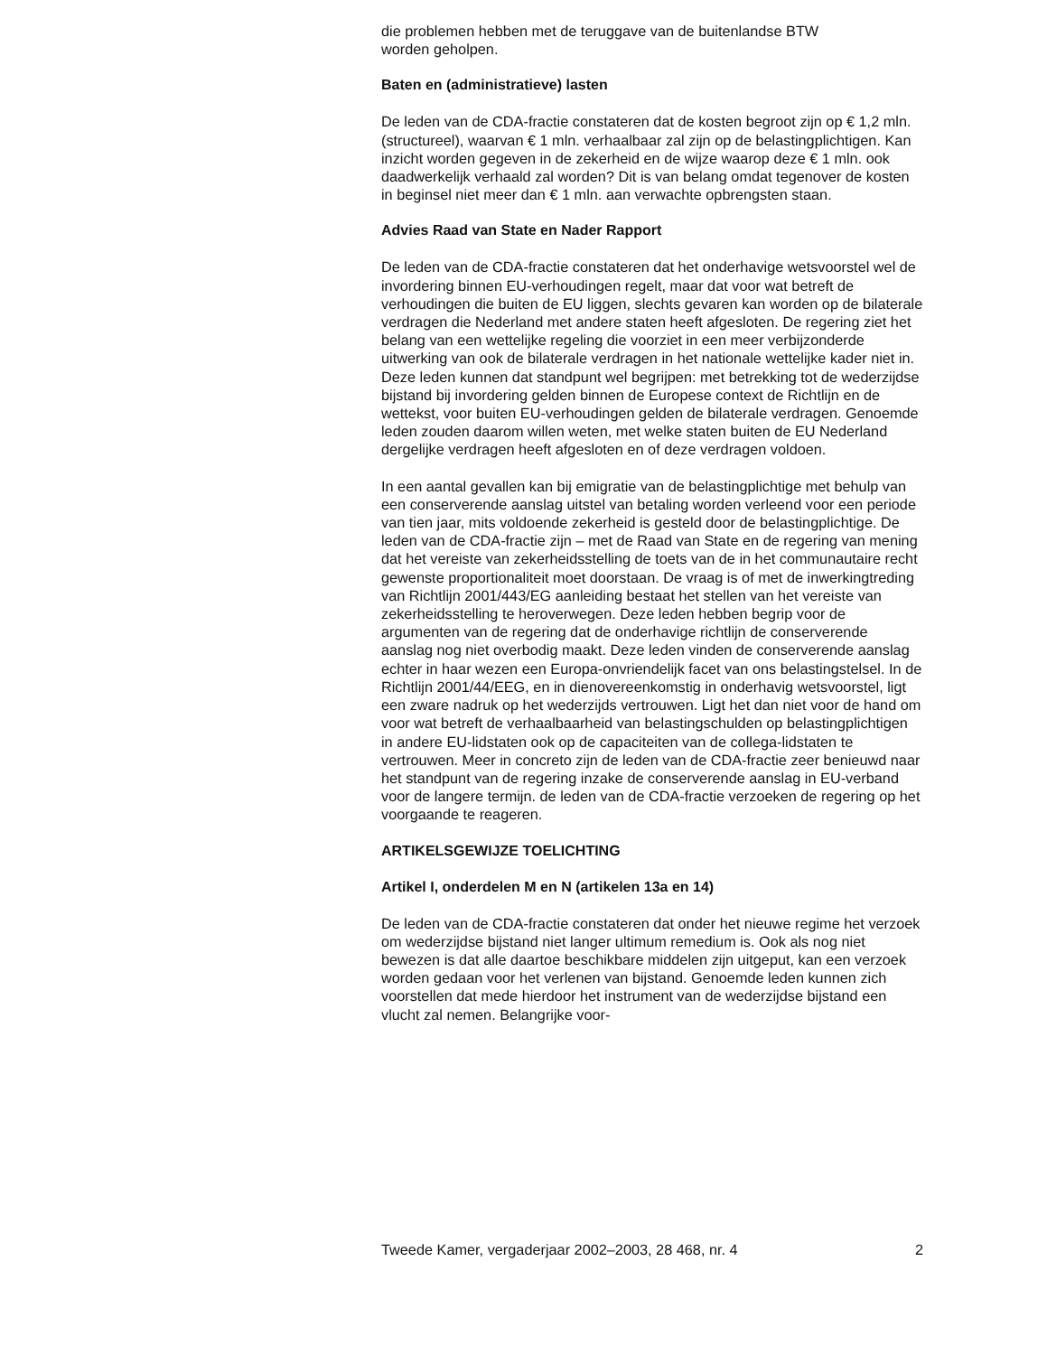die problemen hebben met de teruggave van de buitenlandse BTW
worden geholpen.
Baten en (administratieve) lasten
De leden van de CDA-fractie constateren dat de kosten begroot zijn op € 1,2 mln. (structureel), waarvan € 1 mln. verhaalbaar zal zijn op de belas­tingplichtigen. Kan inzicht worden gegeven in de zekerheid en de wijze waarop deze € 1 mln. ook daadwerkelijk verhaald zal worden? Dit is van belang omdat tegenover de kosten in beginsel niet meer dan € 1 mln. aan verwachte opbrengsten staan.
Advies Raad van State en Nader Rapport
De leden van de CDA-fractie constateren dat het onderhavige wetsvoor­stel wel de invordering binnen EU-verhoudingen regelt, maar dat voor wat betreft de verhoudingen die buiten de EU liggen, slechts gevaren kan worden op de bilaterale verdragen die Nederland met andere staten heeft afgesloten. De regering ziet het belang van een wettelijke regeling die voorziet in een meer verbijzonderde uitwerking van ook de bilaterale verdragen in het nationale wettelijke kader niet in. Deze leden kunnen dat standpunt wel begrijpen: met betrekking tot de wederzijdse bijstand bij invordering gelden binnen de Europese context de Richtlijn en de wettekst, voor buiten EU-verhoudingen gelden de bilaterale verdragen. Genoemde leden zouden daarom willen weten, met welke staten buiten de EU Nederland dergelijke verdragen heeft afgesloten en of deze verdragen voldoen.
In een aantal gevallen kan bij emigratie van de belastingplichtige met behulp van een conserverende aanslag uitstel van betaling worden verleend voor een periode van tien jaar, mits voldoende zekerheid is gesteld door de belastingplichtige. De leden van de CDA-fractie zijn – met de Raad van State en de regering van mening dat het vereiste van zekerheidsstelling de toets van de in het communautaire recht gewenste proportionaliteit moet doorstaan. De vraag is of met de inwerkingtreding van Richtlijn 2001/443/EG aanleiding bestaat het stellen van het vereiste van zekerheidsstelling te heroverwegen. Deze leden hebben begrip voor de argumenten van de regering dat de onderhavige richtlijn de conserverende aanslag nog niet overbodig maakt. Deze leden vinden de conserverende aanslag echter in haar wezen een Europa-onvriendelijk facet van ons belastingstelsel. In de Richtlijn 2001/44/EEG, en in dienover­eenkomstig in onderhavig wetsvoorstel, ligt een zware nadruk op het wederzijds vertrouwen. Ligt het dan niet voor de hand om voor wat betreft de verhaalbaarheid van belastingschulden op belastingplichtigen in andere EU-lidstaten ook op de capaciteiten van de collega-lidstaten te vertrouwen. Meer in concreto zijn de leden van de CDA-fractie zeer benieuwd naar het standpunt van de regering inzake de conserverende aanslag in EU-verband voor de langere termijn. de leden van de CDA-fractie verzoeken de regering op het voorgaande te reageren.
ARTIKELSGEWIJZE TOELICHTING
Artikel I, onderdelen M en N (artikelen 13a en 14)
De leden van de CDA-fractie constateren dat onder het nieuwe regime het verzoek om wederzijdse bijstand niet langer ultimum remedium is. Ook als nog niet bewezen is dat alle daartoe beschikbare middelen zijn uitgeput, kan een verzoek worden gedaan voor het verlenen van bijstand. Genoemde leden kunnen zich voorstellen dat mede hierdoor het instru­ment van de wederzijdse bijstand een vlucht zal nemen. Belangrijke voor-
Tweede Kamer, vergaderjaar 2002–2003, 28 468, nr. 4 2